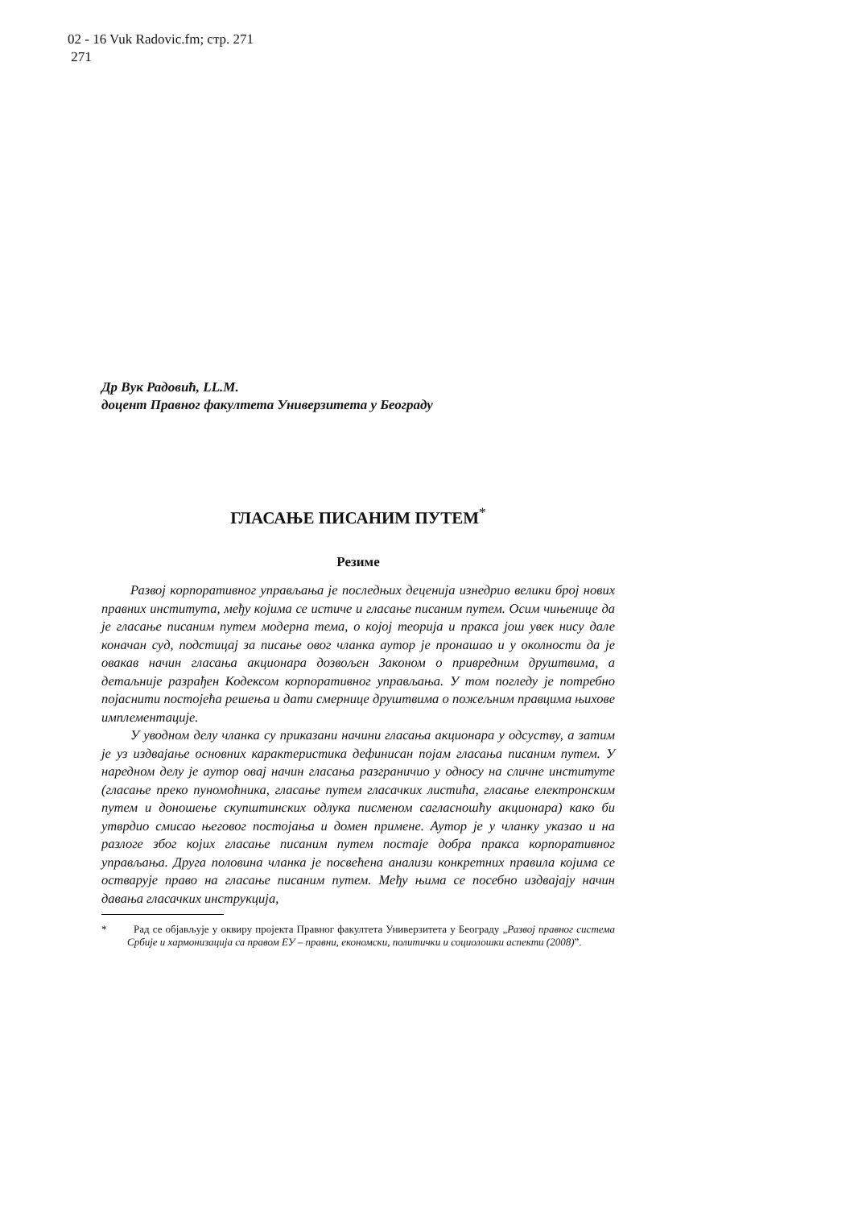02 - 16 Vuk Radovic.fm; стр. 271
271
Др Вук Радовић, LL.M.
доцент Правног факултета Универзитета у Београду
ГЛАСАЊЕ ПИСАНИМ ПУТЕМ<sup>*</sup>
Резиме
Развој корпоративног управљања је последњих деценија изнедрио велики број нових правних института, међу којима се истиче и гласање писаним путем. Осим чињенице да је гласање писаним путем модерна тема, о којој теорија и пракса још увек нису дале коначан суд, подстицај за писање овог чланка аутор је пронашао и у околности да је овакав начин гласања акционара дозвољен Законом о привредним друштвима, а детаљније разрађен Кодексом корпоративног управљања. У том погледу је потребно појаснити постојећа решења и дати смернице друштвима о пожељним правцима њихове имплементације.
У уводном делу чланка су приказани начини гласања акционара у одсуству, а затим је уз издвајање основних карактеристика дефинисан појам гласања писаним путем. У наредном делу је аутор овај начин гласања разграничио у односу на сличне институте (гласање преко пуномоћника, гласање путем гласачких листића, гласање електронским путем и доношење скупштинских одлука писменом сагласношћу акционара) како би утврдио смисао његовог постојања и домен примене. Аутор је у чланку указао и на разлоге због којих гласање писаним путем постаје добра пракса корпоративног управљања. Друга половина чланка је посвећена анализи конкретних правила којима се остварује право на гласање писаним путем. Међу њима се посебно издвајају начин давања гласачких инструкција,
* Рад се објављује у оквиру пројекта Правног факултета Универзитета у Београду „Развој правног система Србије и хармонизација са правом ЕУ – правни, економски, политички и социолошки аспекти (2008)”.